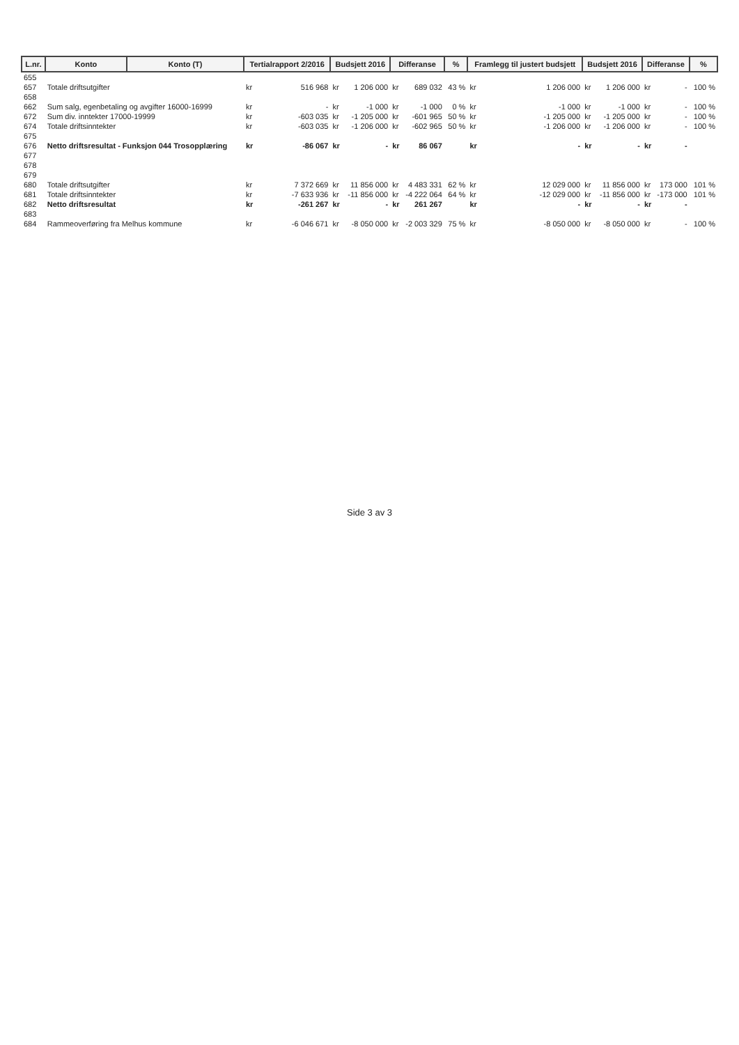| L.nr. | Konto | Konto (T) | Tertialrapport 2/2016 | | Budsjett 2016 | | Differanse | | % | Framlegg til justert budsjett | | Budsjett 2016 | | Differanse | | % |
| --- | --- | --- | --- | --- | --- | --- | --- | --- | --- | --- | --- | --- | --- | --- | --- | --- |
| 655 | | | | | | | | | | | | | | | | |
| 657 | Totale driftsutgifter | | kr | 516 968 | kr | 1 206 000 | kr | 689 032 | 43 % | kr | 1 206 000 | kr | 1 206 000 | kr | - | 100 % |
| 658 | | | | | | | | | | | | | | | | |
| 662 | Sum salg, egenbetaling og avgifter 16000-16999 | | kr | - | kr | -1 000 | kr | -1 000 | 0 % | kr | -1 000 | kr | -1 000 | kr | - | 100 % |
| 672 | Sum div. inntekter 17000-19999 | | kr | -603 035 | kr | -1 205 000 | kr | -601 965 | 50 % | kr | -1 205 000 | kr | -1 205 000 | kr | - | 100 % |
| 674 | Totale driftsinntekter | | kr | -603 035 | kr | -1 206 000 | kr | -602 965 | 50 % | kr | -1 206 000 | kr | -1 206 000 | kr | - | 100 % |
| 675 | | | | | | | | | | | | | | | | |
| 676 | Netto driftsresultat - Funksjon 044 Trosopplæring | | kr | -86 067 | kr | - | kr | 86 067 | | kr | - | kr | - | kr | - | |
| 677 | | | | | | | | | | | | | | | | |
| 678 | | | | | | | | | | | | | | | | |
| 679 | | | | | | | | | | | | | | | | |
| 680 | Totale driftsutgifter | | kr | 7 372 669 | kr | 11 856 000 | kr | 4 483 331 | 62 % | kr | 12 029 000 | kr | 11 856 000 | kr | 173 000 | 101 % |
| 681 | Totale driftsinntekter | | kr | -7 633 936 | kr | -11 856 000 | kr | -4 222 064 | 64 % | kr | -12 029 000 | kr | -11 856 000 | kr | -173 000 | 101 % |
| 682 | Netto driftsresultat | | kr | -261 267 | kr | - | kr | 261 267 | | kr | - | kr | - | kr | - | |
| 683 | | | | | | | | | | | | | | | | |
| 684 | Rammeoverføring fra Melhus kommune | | kr | -6 046 671 | kr | -8 050 000 | kr | -2 003 329 | 75 % | kr | -8 050 000 | kr | -8 050 000 | kr | - | 100 % |
Side 3 av 3